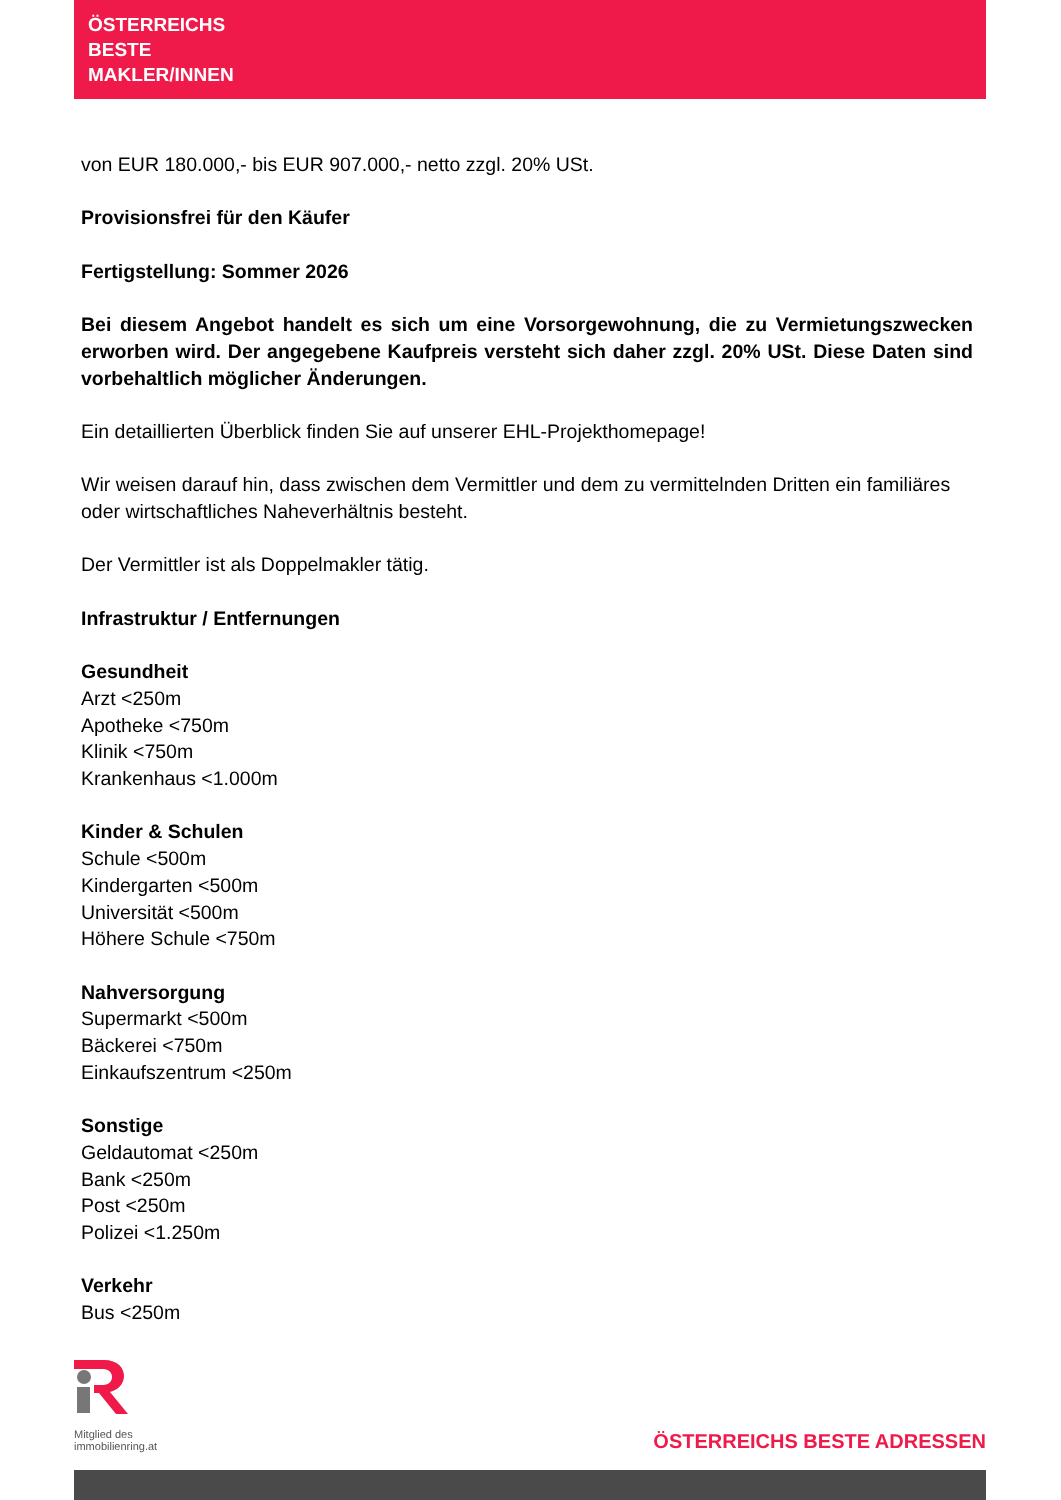ÖSTERREICHS
BESTE
MAKLER/INNEN
von EUR 180.000,- bis EUR 907.000,- netto zzgl. 20% USt.
Provisionsfrei für den Käufer
Fertigstellung: Sommer 2026
Bei diesem Angebot handelt es sich um eine Vorsorgewohnung, die zu Vermietungszwecken erworben wird. Der angegebene Kaufpreis versteht sich daher zzgl. 20% USt. Diese Daten sind vorbehaltlich möglicher Änderungen.
Ein detaillierten Überblick finden Sie auf unserer EHL-Projekthomepage!
Wir weisen darauf hin, dass zwischen dem Vermittler und dem zu vermittelnden Dritten ein familiäres oder wirtschaftliches Naheverhältnis besteht.
Der Vermittler ist als Doppelmakler tätig.
Infrastruktur / Entfernungen
Gesundheit
Arzt <250m
Apotheke <750m
Klinik <750m
Krankenhaus <1.000m
Kinder & Schulen
Schule <500m
Kindergarten <500m
Universität <500m
Höhere Schule <750m
Nahversorgung
Supermarkt <500m
Bäckerei <750m
Einkaufszentrum <250m
Sonstige
Geldautomat <250m
Bank <250m
Post <250m
Polizei <1.250m
Verkehr
Bus <250m
Mitglied des
immobilienring.at
ÖSTERREICHS BESTE ADRESSEN